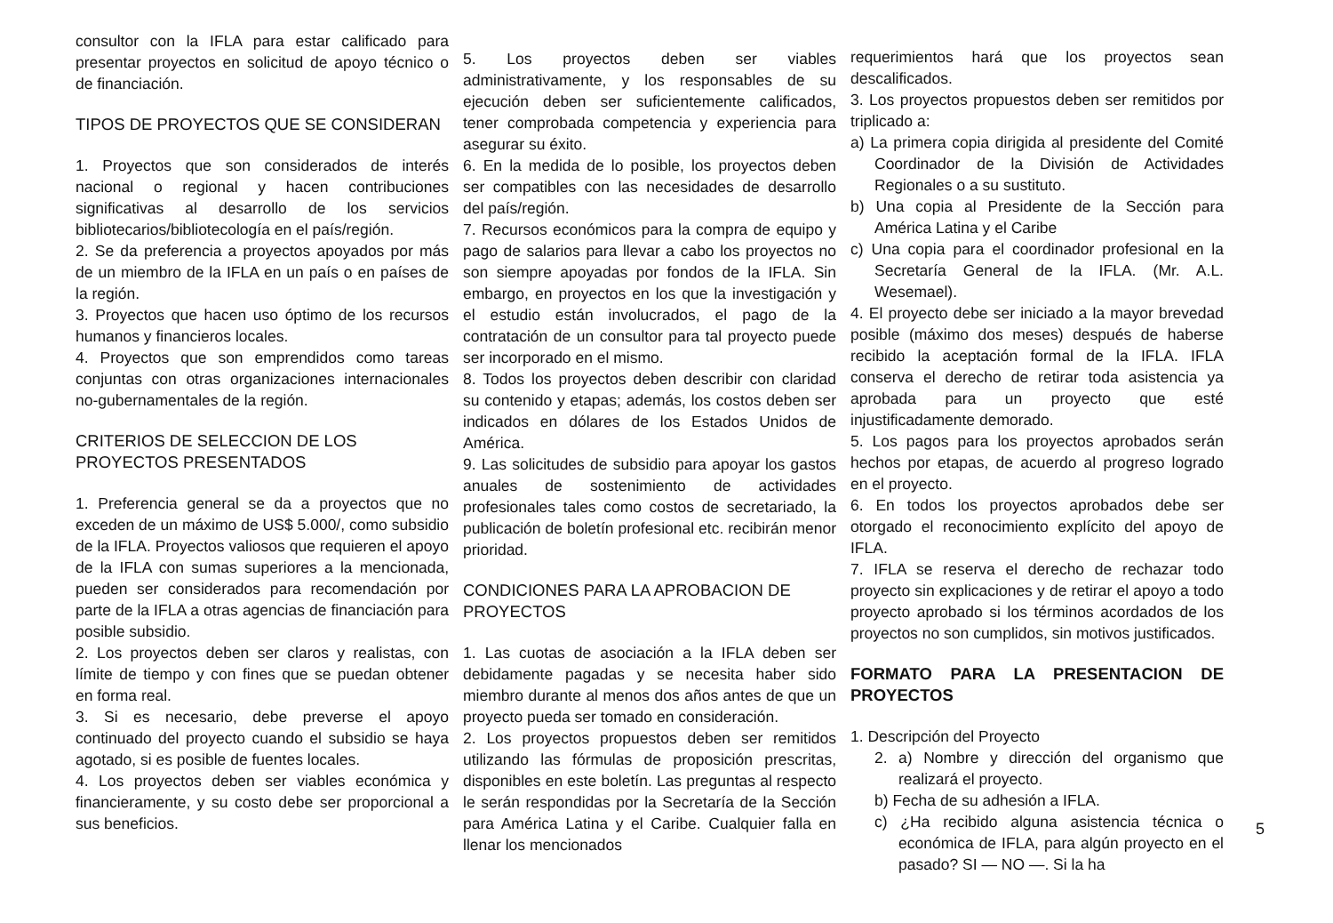consultor con la IFLA para estar calificado para presentar proyectos en solicitud de apoyo técnico o de financiación.
TIPOS DE PROYECTOS QUE SE CONSIDERAN
1. Proyectos que son considerados de interés nacional o regional y hacen contribuciones significativas al desarrollo de los servicios bibliotecarios/bibliotecología en el país/región.
2. Se da preferencia a proyectos apoyados por más de un miembro de la IFLA en un país o en países de la región.
3. Proyectos que hacen uso óptimo de los recursos humanos y financieros locales.
4. Proyectos que son emprendidos como tareas conjuntas con otras organizaciones internacionales no-gubernamentales de la región.
CRITERIOS DE SELECCION DE LOS PROYECTOS PRESENTADOS
1. Preferencia general se da a proyectos que no exceden de un máximo de US$ 5.000/, como subsidio de la IFLA. Proyectos valiosos que requieren el apoyo de la IFLA con sumas superiores a la mencionada, pueden ser considerados para recomendación por parte de la IFLA a otras agencias de financiación para posible subsidio.
2. Los proyectos deben ser claros y realistas, con límite de tiempo y con fines que se puedan obtener en forma real.
3. Si es necesario, debe preverse el apoyo continuado del proyecto cuando el subsidio se haya agotado, si es posible de fuentes locales.
4. Los proyectos deben ser viables económica y financieramente, y su costo debe ser proporcional a sus beneficios.
5. Los proyectos deben ser viables administrativamente, y los responsables de su ejecución deben ser suficientemente calificados, tener comprobada competencia y experiencia para asegurar su éxito.
6. En la medida de lo posible, los proyectos deben ser compatibles con las necesidades de desarrollo del país/región.
7. Recursos económicos para la compra de equipo y pago de salarios para llevar a cabo los proyectos no son siempre apoyadas por fondos de la IFLA. Sin embargo, en proyectos en los que la investigación y el estudio están involucrados, el pago de la contratación de un consultor para tal proyecto puede ser incorporado en el mismo.
8. Todos los proyectos deben describir con claridad su contenido y etapas; además, los costos deben ser indicados en dólares de los Estados Unidos de América.
9. Las solicitudes de subsidio para apoyar los gastos anuales de sostenimiento de actividades profesionales tales como costos de secretariado, la publicación de boletín profesional etc. recibirán menor prioridad.
CONDICIONES PARA LA APROBACION DE PROYECTOS
1. Las cuotas de asociación a la IFLA deben ser debidamente pagadas y se necesita haber sido miembro durante al menos dos años antes de que un proyecto pueda ser tomado en consideración.
2. Los proyectos propuestos deben ser remitidos utilizando las fórmulas de proposición prescritas, disponibles en este boletín. Las preguntas al respecto le serán respondidas por la Secretaría de la Sección para América Latina y el Caribe. Cualquier falla en llenar los mencionados
requerimientos hará que los proyectos sean descalificados.
3. Los proyectos propuestos deben ser remitidos por triplicado a:
a) La primera copia dirigida al presidente del Comité Coordinador de la División de Actividades Regionales o a su sustituto.
b) Una copia al Presidente de la Sección para América Latina y el Caribe
c) Una copia para el coordinador profesional en la Secretaría General de la IFLA. (Mr. A.L. Wesemael).
4. El proyecto debe ser iniciado a la mayor brevedad posible (máximo dos meses) después de haberse recibido la aceptación formal de la IFLA. IFLA conserva el derecho de retirar toda asistencia ya aprobada para un proyecto que esté injustificadamente demorado.
5. Los pagos para los proyectos aprobados serán hechos por etapas, de acuerdo al progreso logrado en el proyecto.
6. En todos los proyectos aprobados debe ser otorgado el reconocimiento explícito del apoyo de IFLA.
7. IFLA se reserva el derecho de rechazar todo proyecto sin explicaciones y de retirar el apoyo a todo proyecto aprobado si los términos acordados de los proyectos no son cumplidos, sin motivos justificados.
FORMATO PARA LA PRESENTACION DE PROYECTOS
1. Descripción del Proyecto
2. a) Nombre y dirección del organismo que realizará el proyecto.
b) Fecha de su adhesión a IFLA.
c) ¿Ha recibido alguna asistencia técnica o económica de IFLA, para algún proyecto en el pasado? SI — NO —. Si la ha
5